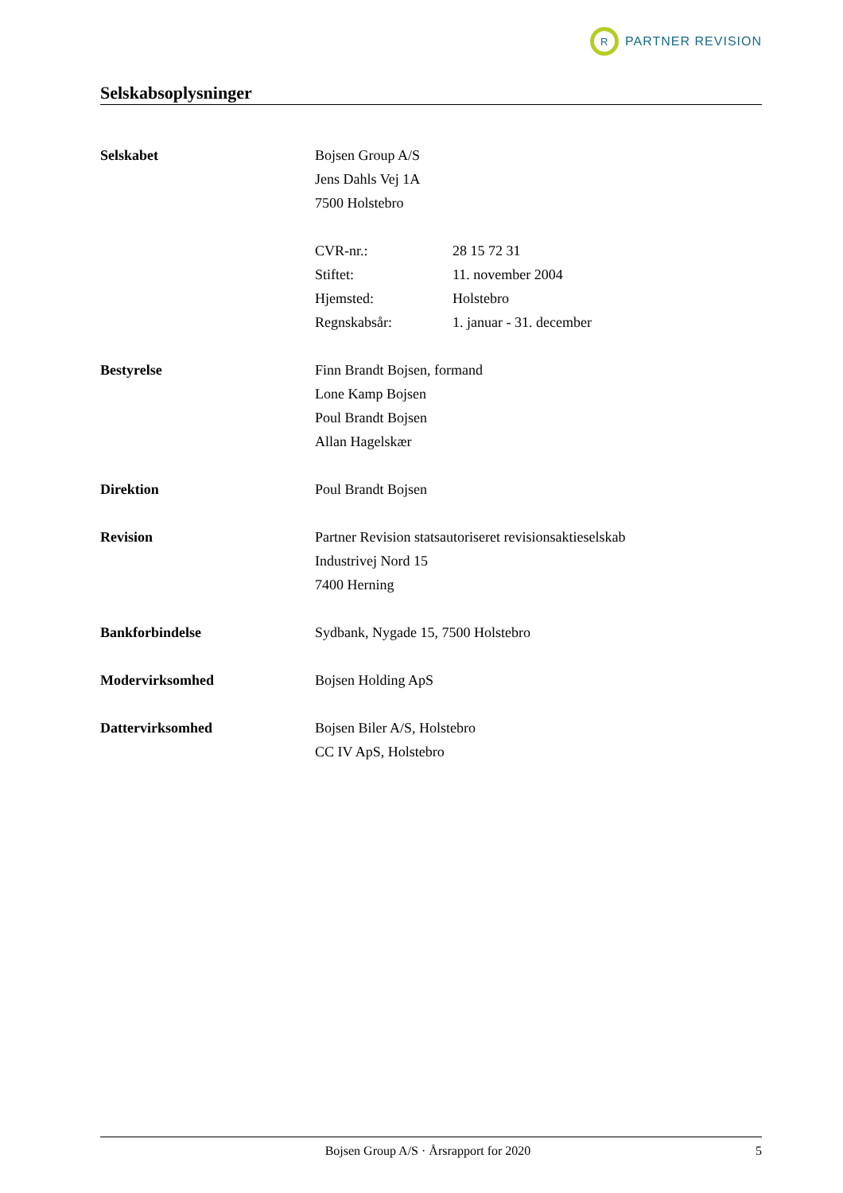R
PARTNER REVISION
Selskabsoplysninger
Selskabet Bojsen Group A/S
Jens Dahls Vej 1A
7500 Holstebro
CVR-nr.: 28 15 72 31
Stiftet: 11. november 2004
Hjemsted: Holstebro
Regnskabsår: 1. januar - 31. december
Bestyrelse Finn Brandt Bojsen, formand
Lone Kamp Bojsen
Poul Brandt Bojsen
Allan Hagelskær
Direktion Poul Brandt Bojsen
Revision Partner Revision statsautoriseret revisionsaktieselskab
Industrivej Nord 15
7400 Herning
Bankforbindelse Sydbank, Nygade 15, 7500 Holstebro
Modervirksomhed Bojsen Holding ApS
Dattervirksomhed Bojsen Biler A/S, Holstebro
CC IV ApS, Holstebro
Bojsen Group A/S · Årsrapport for 2020 5